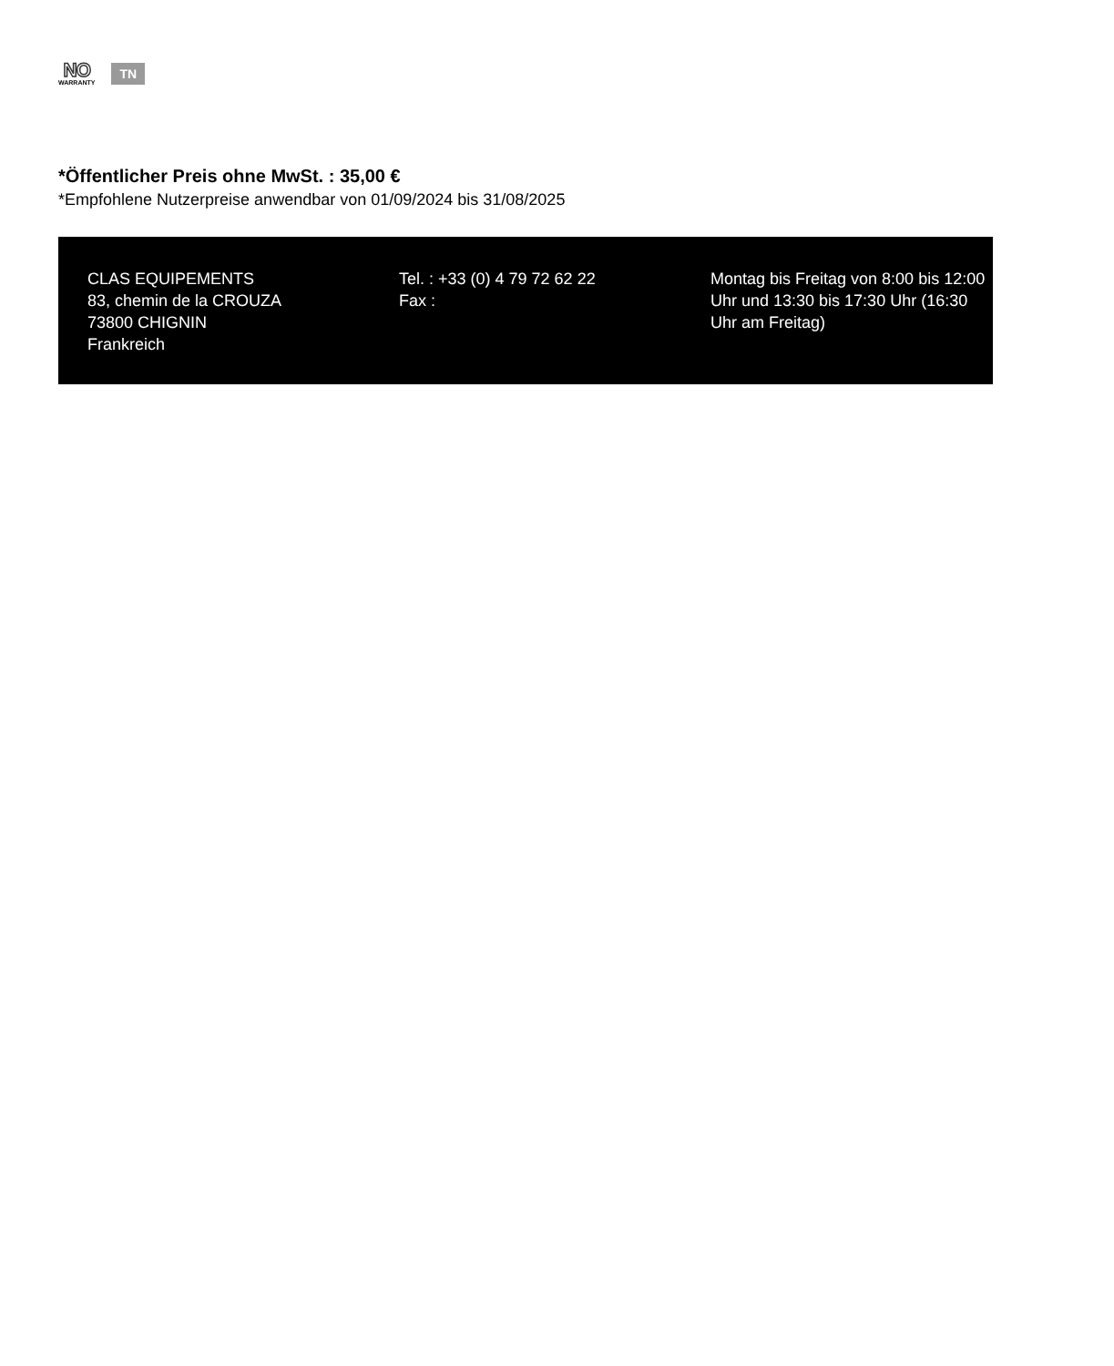NO
WARRANTY
TN
*Öffentlicher Preis ohne MwSt. : 35,00 €
*Empfohlene Nutzerpreise anwendbar von 01/09/2024 bis 31/08/2025
CLAS EQUIPEMENTS
83, chemin de la CROUZA
73800 CHIGNIN
Frankreich
Tel. : +33 (0) 4 79 72 62 22
Fax :
Montag bis Freitag von 8:00 bis 12:00 Uhr und 13:30 bis 17:30 Uhr (16:30 Uhr am Freitag)